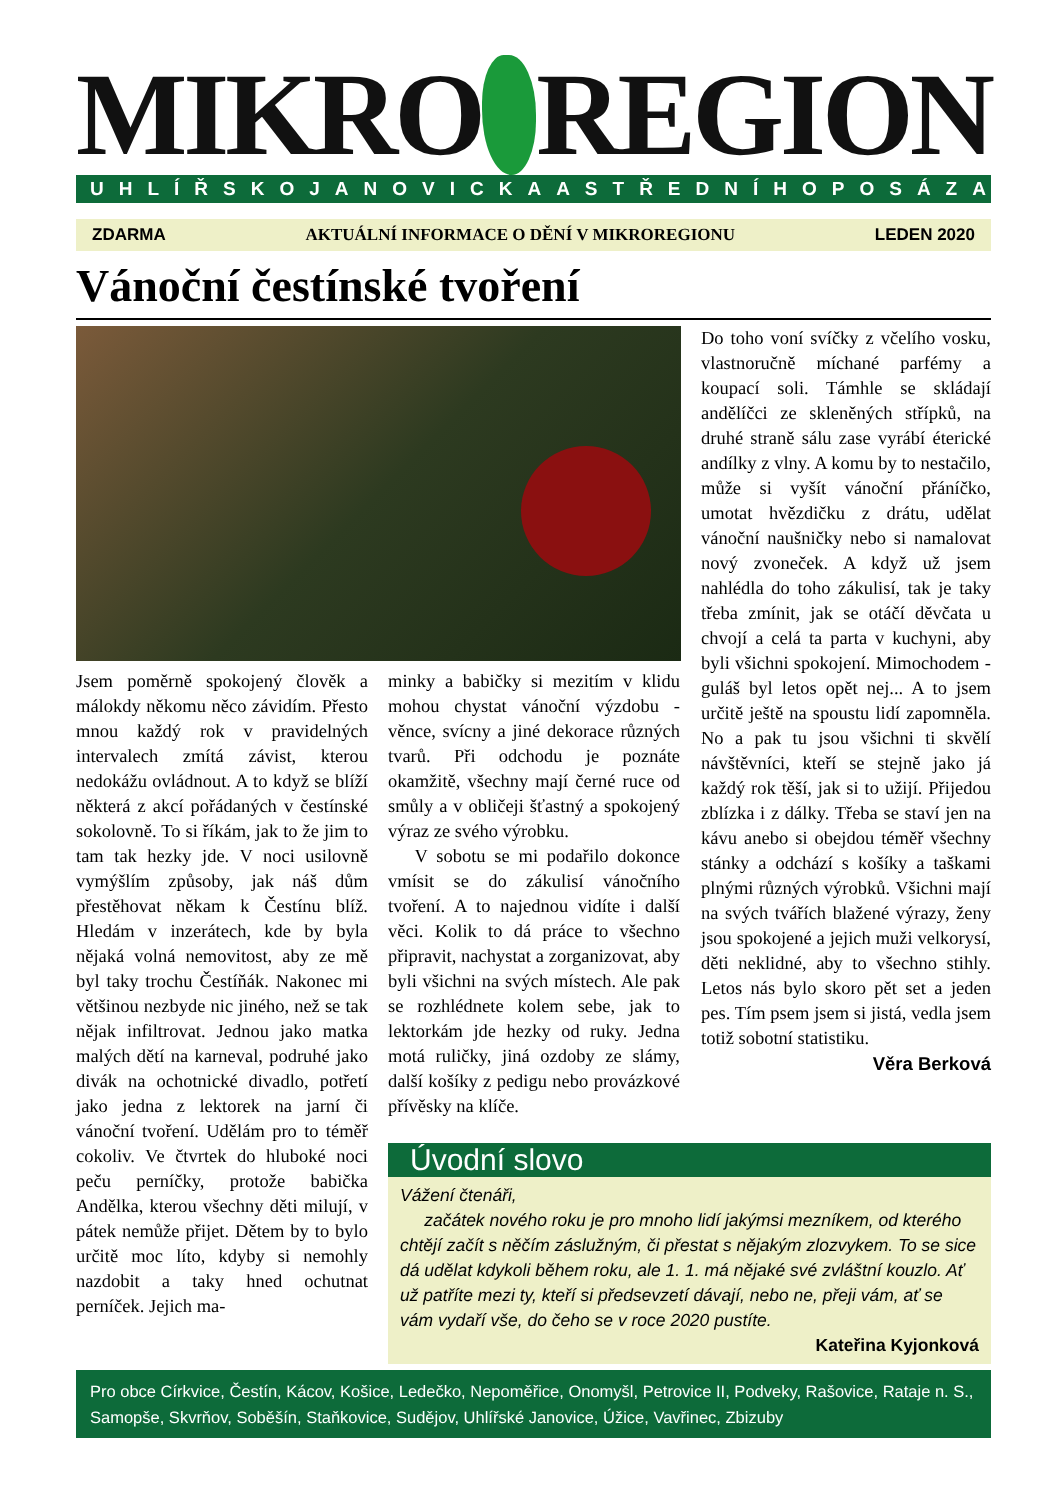MIKRO REGION
UHLÍŘSKOJANOVICKA A STŘEDNÍHO POSÁZAVÍ
ZDARMA AKTUÁLNÍ INFORMACE O DĚNÍ V MIKROREGIONU LEDEN 2020
Vánoční čestínské tvoření
Jsem poměrně spokojený člověk a málokdy někomu něco závidím. Přesto mnou každý rok v pravidelných intervalech zmítá závist, kterou nedokážu ovládnout. A to když se blíží některá z akcí pořádaných v čestínské sokolovně. To si říkám, jak to že jim to tam tak hezky jde. V noci usilovně vymýšlím způsoby, jak náš dům přestěhovat někam k Čestínu blíž. Hledám v inzerátech, kde by byla nějaká volná nemovitost, aby ze mě byl taky trochu Čestíňák. Nakonec mi většinou nezbyde nic jiného, než se tak nějak infiltrovat. Jednou jako matka malých dětí na karneval, podruhé jako divák na ochotnické divadlo, potřetí jako jedna z lektorek na jarní či vánoční tvoření. Udělám pro to téměř cokoliv. Ve čtvrtek do hluboké noci peču perníčky, protože babička Andělka, kterou všechny děti milují, v pátek nemůže přijet. Dětem by to bylo určitě moc líto, kdyby si nemohly nazdobit a taky hned ochutnat perníček. Jejich ma-
minky a babičky si mezitím v klidu mohou chystat vánoční výzdobu - věnce, svícny a jiné dekorace různých tvarů. Při odchodu je poznáte okamžitě, všechny mají černé ruce od smůly a v obličeji šťastný a spokojený výraz ze svého výrobku.
V sobotu se mi podařilo dokonce vmísit se do zákulisí vánočního tvoření. A to najednou vidíte i další věci. Kolik to dá práce to všechno připravit, nachystat a zorganizovat, aby byli všichni na svých místech. Ale pak se rozhlédnete kolem sebe, jak to lektorkám jde hezky od ruky. Jedna motá ruličky, jiná ozdoby ze slámy, další košíky z pedigu nebo provázkové přívěsky na klíče.
Do toho voní svíčky z včelího vosku, vlastnoručně míchané parfémy a koupací soli. Támhle se skládají andělíčci ze skleněných střípků, na druhé straně sálu zase vyrábí éterické andílky z vlny. A komu by to nestačilo, může si vyšít vánoční přáníčko, umotat hvězdičku z drátu, udělat vánoční naušničky nebo si namalovat nový zvoneček. A když už jsem nahlédla do toho zákulisí, tak je taky třeba zmínit, jak se otáčí děvčata u chvojí a celá ta parta v kuchyni, aby byli všichni spokojení. Mimochodem - guláš byl letos opět nej... A to jsem určitě ještě na spoustu lidí zapomněla. No a pak tu jsou všichni ti skvělí návštěvníci, kteří se stejně jako já každý rok těší, jak si to užijí. Přijedou zblízka i z dálky. Třeba se staví jen na kávu anebo si obejdou téměř všechny stánky a odchází s košíky a taškami plnými různých výrobků. Všichni mají na svých tvářích blažené výrazy, ženy jsou spokojené a jejich muži velkorysí, děti neklidné, aby to všechno stihly. Letos nás bylo skoro pět set a jeden pes. Tím psem jsem si jistá, vedla jsem totiž sobotní statistiku.
Věra Berková
Úvodní slovo
Vážení čtenáři,
začátek nového roku je pro mnoho lidí jakýmsi mezníkem, od kterého chtějí začít s něčím záslužným, či přestat s nějakým zlozvykem. To se sice dá udělat kdykoli během roku, ale 1. 1. má nějaké své zvláštní kouzlo. Ať už patříte mezi ty, kteří si předsevzetí dávají, nebo ne, přeji vám, ať se vám vydaří vše, do čeho se v roce 2020 pustíte.
Kateřina Kyjonková
Pro obce Církvice, Čestín, Kácov, Košice, Ledečko, Nepoměřice, Onomyšl, Petrovice II, Podveky, Rašovice, Rataje n. S., Samopše, Skvrňov, Soběšín, Staňkovice, Sudějov, Uhlířské Janovice, Úžice, Vavřinec, Zbizuby